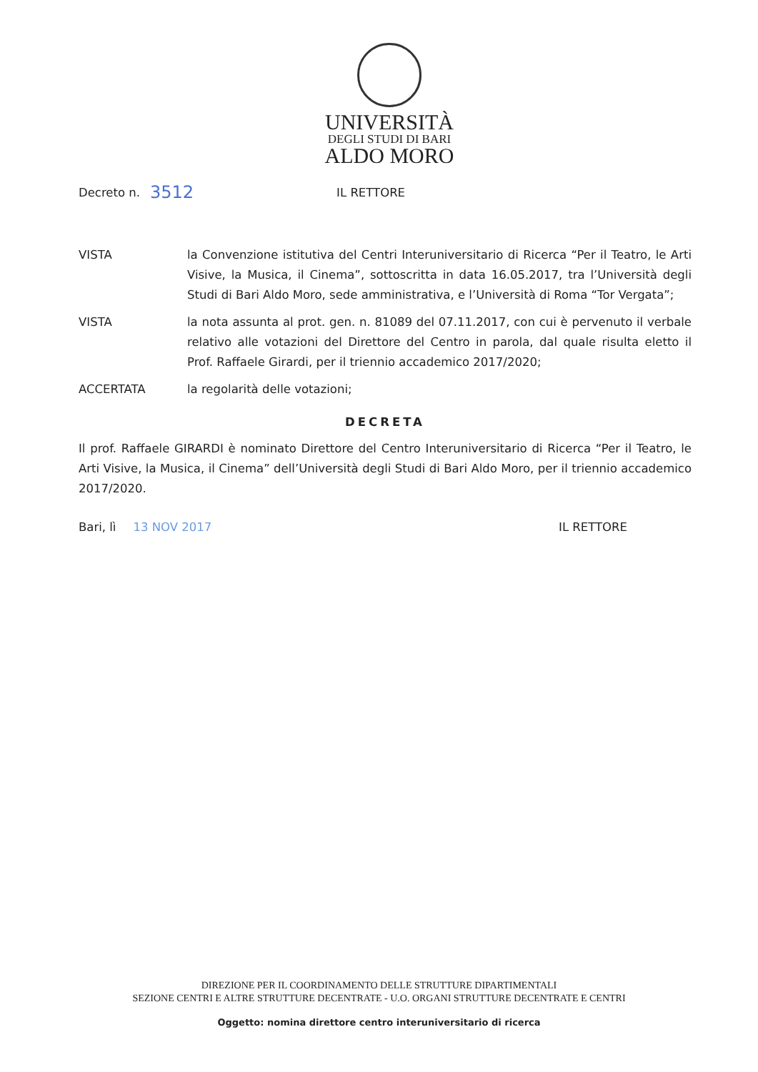UNIVERSITÀ
DEGLI STUDI DI BARI
ALDO MORO
Decreto n. 3512 IL RETTORE
VISTA la Convenzione istitutiva del Centri Interuniversitario di Ricerca “Per il Teatro, le Arti Visive, la Musica, il Cinema”, sottoscritta in data 16.05.2017, tra l’Università degli Studi di Bari Aldo Moro, sede amministrativa, e l’Università di Roma “Tor Vergata”;
VISTA la nota assunta al prot. gen. n. 81089 del 07.11.2017, con cui è pervenuto il verbale relativo alle votazioni del Direttore del Centro in parola, dal quale risulta eletto il Prof. Raffaele Girardi, per il triennio accademico 2017/2020;
ACCERTATA la regolarità delle votazioni;
DECRETA
Il prof. Raffaele GIRARDI è nominato Direttore del Centro Interuniversitario di Ricerca “Per il Teatro, le Arti Visive, la Musica, il Cinema” dell’Università degli Studi di Bari Aldo Moro, per il triennio accademico 2017/2020.
Bari, lì 13 NOV 2017 IL RETTORE
DIREZIONE PER IL COORDINAMENTO DELLE STRUTTURE DIPARTIMENTALI
SEZIONE CENTRI E ALTRE STRUTTURE DECENTRATE - U.O. ORGANI STRUTTURE DECENTRATE E CENTRI
Oggetto: nomina direttore centro interuniversitario di ricerca